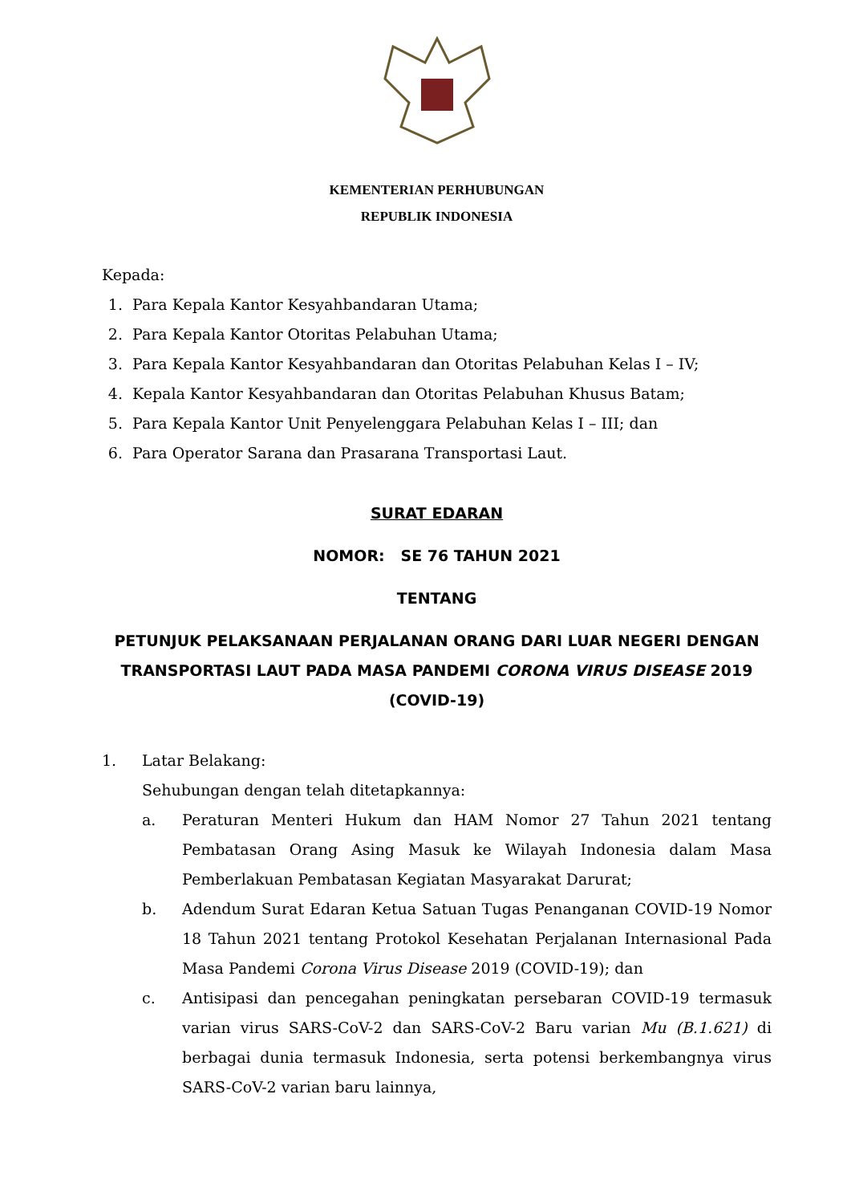KEMENTERIAN PERHUBUNGAN
REPUBLIK INDONESIA
Kepada:
1. Para Kepala Kantor Kesyahbandaran Utama;
2. Para Kepala Kantor Otoritas Pelabuhan Utama;
3. Para Kepala Kantor Kesyahbandaran dan Otoritas Pelabuhan Kelas I – IV;
4. Kepala Kantor Kesyahbandaran dan Otoritas Pelabuhan Khusus Batam;
5. Para Kepala Kantor Unit Penyelenggara Pelabuhan Kelas I – III; dan
6. Para Operator Sarana dan Prasarana Transportasi Laut.
SURAT EDARAN
NOMOR: SE 76 TAHUN 2021
TENTANG
PETUNJUK PELAKSANAAN PERJALANAN ORANG DARI LUAR NEGERI DENGAN TRANSPORTASI LAUT PADA MASA PANDEMI CORONA VIRUS DISEASE 2019 (COVID-19)
1. Latar Belakang:
Sehubungan dengan telah ditetapkannya:
a. Peraturan Menteri Hukum dan HAM Nomor 27 Tahun 2021 tentang Pembatasan Orang Asing Masuk ke Wilayah Indonesia dalam Masa Pemberlakuan Pembatasan Kegiatan Masyarakat Darurat;
b. Adendum Surat Edaran Ketua Satuan Tugas Penanganan COVID-19 Nomor 18 Tahun 2021 tentang Protokol Kesehatan Perjalanan Internasional Pada Masa Pandemi Corona Virus Disease 2019 (COVID-19); dan
c. Antisipasi dan pencegahan peningkatan persebaran COVID-19 termasuk varian virus SARS-CoV-2 dan SARS-CoV-2 Baru varian Mu (B.1.621) di berbagai dunia termasuk Indonesia, serta potensi berkembangnya virus SARS-CoV-2 varian baru lainnya,